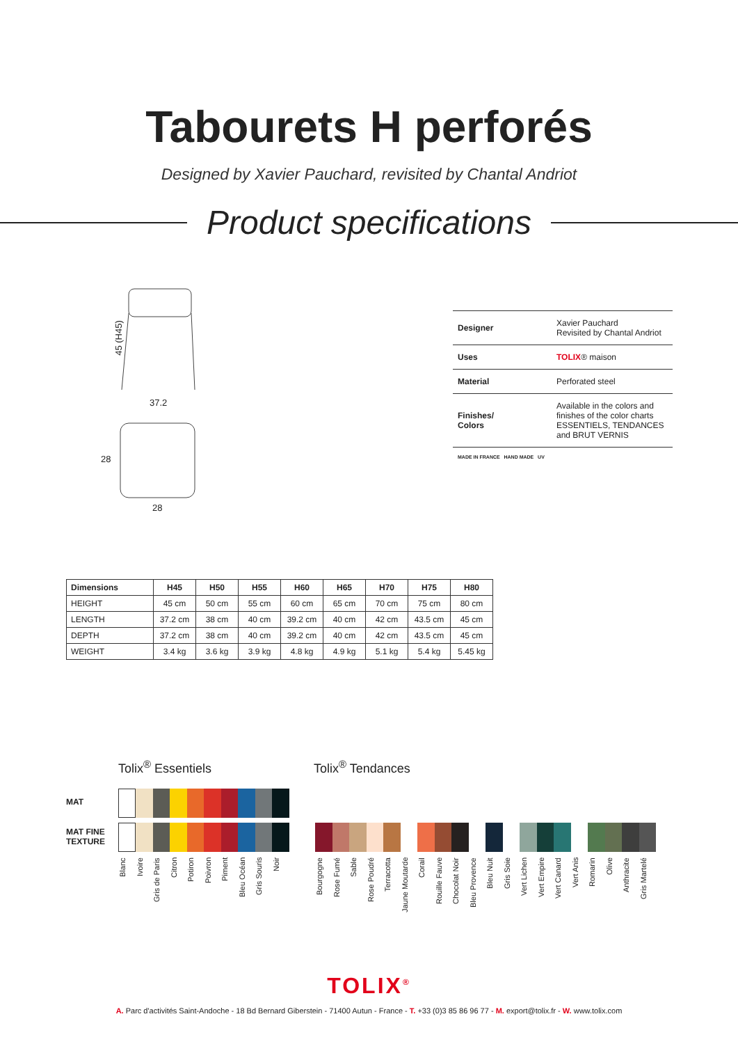Tabourets H perforés
Designed by Xavier Pauchard, revisited by Chantal Andriot
Product specifications
45 (H45)
37.2
28
28
| Designer | Xavier Pauchard Revisited by Chantal Andriot |
| Uses | TOLIX ® maison |
| Material | Perforated steel |
| Finishes/ Colors | Available in the colors and finishes of the color charts ESSENTIELS, TENDANCES and BRUT VERNIS |
| MADE IN FRANCE HAND MADE UV | |
| Dimensions | H45 | H50 | H55 | H60 | H65 | H70 | H75 | H80 |
| --- | --- | --- | --- | --- | --- | --- | --- | --- |
| HEIGHT | 45 cm | 50 cm | 55 cm | 60 cm | 65 cm | 70 cm | 75 cm | 80 cm |
| LENGTH | 37.2 cm | 38 cm | 40 cm | 39.2 cm | 40 cm | 42 cm | 43.5 cm | 45 cm |
| DEPTH | 37.2 cm | 38 cm | 40 cm | 39.2 cm | 40 cm | 42 cm | 43.5 cm | 45 cm |
| WEIGHT | 3.4 kg | 3.6 kg | 3.9 kg | 4.8 kg | 4.9 kg | 5.1 kg | 5.4 kg | 5.45 kg |
Tolix<sup>®</sup> Essentiels Tolix<sup>®</sup> Tendances
MAT
MAT FINE
TEXTURE
Blanc Ivoire Gris de Paris Citron Potiron Poivron Piment Bleu Océan Gris Souris Noir
Bourgogne Rose Fumé Sable Rose Poudré Terracotta Jaune Moutarde Corail Rouille Fauve Chocolat Noir Bleu Provence Bleu Nuit Gris Soie Vert Lichen Vert Empire Vert Canard Vert Anis Romarin Olive Anthracite Gris Martelé
TOLIX<sup>®</sup>
A. Parc d'activités Saint-Andoche - 18 Bd Bernard Giberstein - 71400 Autun - France - T. +33 (0)3 85 86 96 77 - M. export@tolix.fr - W. www.tolix.com